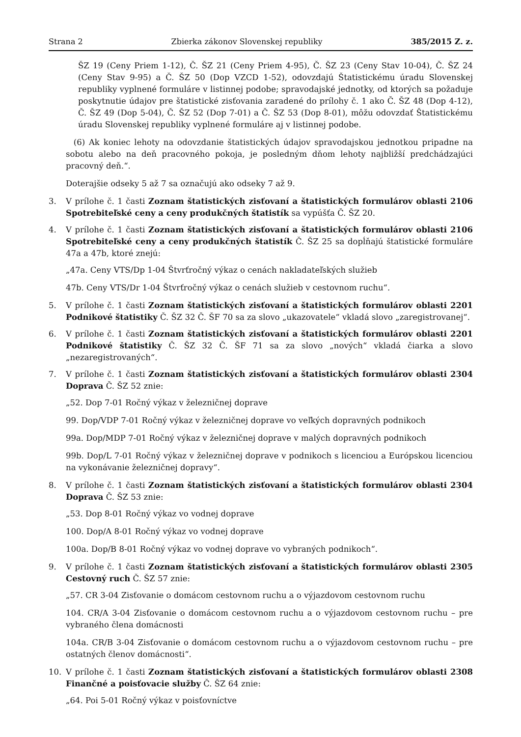Strana 2 Zbierka zákonov Slovenskej republiky 385/2015 Z. z.
ŠZ 19 (Ceny Priem 1-12), Č. ŠZ 21 (Ceny Priem 4-95), Č. ŠZ 23 (Ceny Stav 10-04), Č. ŠZ 24 (Ceny Stav 9-95) a Č. ŠZ 50 (Dop VZCD 1-52), odovzdajú Štatistickému úradu Slovenskej republiky vyplnené formuláre v listinnej podobe; spravodajské jednotky, od ktorých sa požaduje poskytnutie údajov pre štatistické zisťovania zaradené do prílohy č. 1 ako Č. ŠZ 48 (Dop 4-12), Č. ŠZ 49 (Dop 5-04), Č. ŠZ 52 (Dop 7-01) a Č. ŠZ 53 (Dop 8-01), môžu odovzdať Štatistickému úradu Slovenskej republiky vyplnené formuláre aj v listinnej podobe.
(6) Ak koniec lehoty na odovzdanie štatistických údajov spravodajskou jednotkou pripadne na sobotu alebo na deň pracovného pokoja, je posledným dňom lehoty najbližší predchádzajúci pracovný deň.“.
Doterajšie odseky 5 až 7 sa označujú ako odseky 7 až 9.
3. V prílohe č. 1 časti Zoznam štatistických zisťovaní a štatistických formulárov oblasti 2106 Spotrebiteľské ceny a ceny produkčných štatistík sa vypúšťa Č. ŠZ 20.
4. V prílohe č. 1 časti Zoznam štatistických zisťovaní a štatistických formulárov oblasti 2106 Spotrebiteľské ceny a ceny produkčných štatistík Č. ŠZ 25 sa dopĺňajú štatistické formuláre 47a a 47b, ktoré znejú:
„47a. Ceny VTS/Dp 1-04 Štvrťročný výkaz o cenách nakladateľských služieb
47b. Ceny VTS/Dr 1-04 Štvrťročný výkaz o cenách služieb v cestovnom ruchu“.
5. V prílohe č. 1 časti Zoznam štatistických zisťovaní a štatistických formulárov oblasti 2201 Podnikové štatistiky Č. ŠZ 32 Č. ŠF 70 sa za slovo „ukazovatele“ vkladá slovo „zaregistrovanej“.
6. V prílohe č. 1 časti Zoznam štatistických zisťovaní a štatistických formulárov oblasti 2201 Podnikové štatistiky Č. ŠZ 32 Č. ŠF 71 sa za slovo „nových“ vkladá čiarka a slovo „nezaregistrovaných“.
7. V prílohe č. 1 časti Zoznam štatistických zisťovaní a štatistických formulárov oblasti 2304 Doprava Č. ŠZ 52 znie:
„52. Dop 7-01 Ročný výkaz v železničnej doprave
99. Dop/VDP 7-01 Ročný výkaz v železničnej doprave vo veľkých dopravných podnikoch
99a. Dop/MDP 7-01 Ročný výkaz v železničnej doprave v malých dopravných podnikoch
99b. Dop/L 7-01 Ročný výkaz v železničnej doprave v podnikoch s licenciou a Európskou licenciou na vykonávanie železničnej dopravy“.
8. V prílohe č. 1 časti Zoznam štatistických zisťovaní a štatistických formulárov oblasti 2304 Doprava Č. ŠZ 53 znie:
„53. Dop 8-01 Ročný výkaz vo vodnej doprave
100. Dop/A 8-01 Ročný výkaz vo vodnej doprave
100a. Dop/B 8-01 Ročný výkaz vo vodnej doprave vo vybraných podnikoch“.
9. V prílohe č. 1 časti Zoznam štatistických zisťovaní a štatistických formulárov oblasti 2305 Cestovný ruch Č. ŠZ 57 znie:
„57. CR 3-04 Zisťovanie o domácom cestovnom ruchu a o výjazdovom cestovnom ruchu
104. CR/A 3-04 Zisťovanie o domácom cestovnom ruchu a o výjazdovom cestovnom ruchu – pre vybraného člena domácnosti
104a. CR/B 3-04 Zisťovanie o domácom cestovnom ruchu a o výjazdovom cestovnom ruchu – pre ostatných členov domácnosti“.
10. V prílohe č. 1 časti Zoznam štatistických zisťovaní a štatistických formulárov oblasti 2308 Finančné a poisťovacie služby Č. ŠZ 64 znie:
„64. Poi 5-01 Ročný výkaz v poisťovníctve